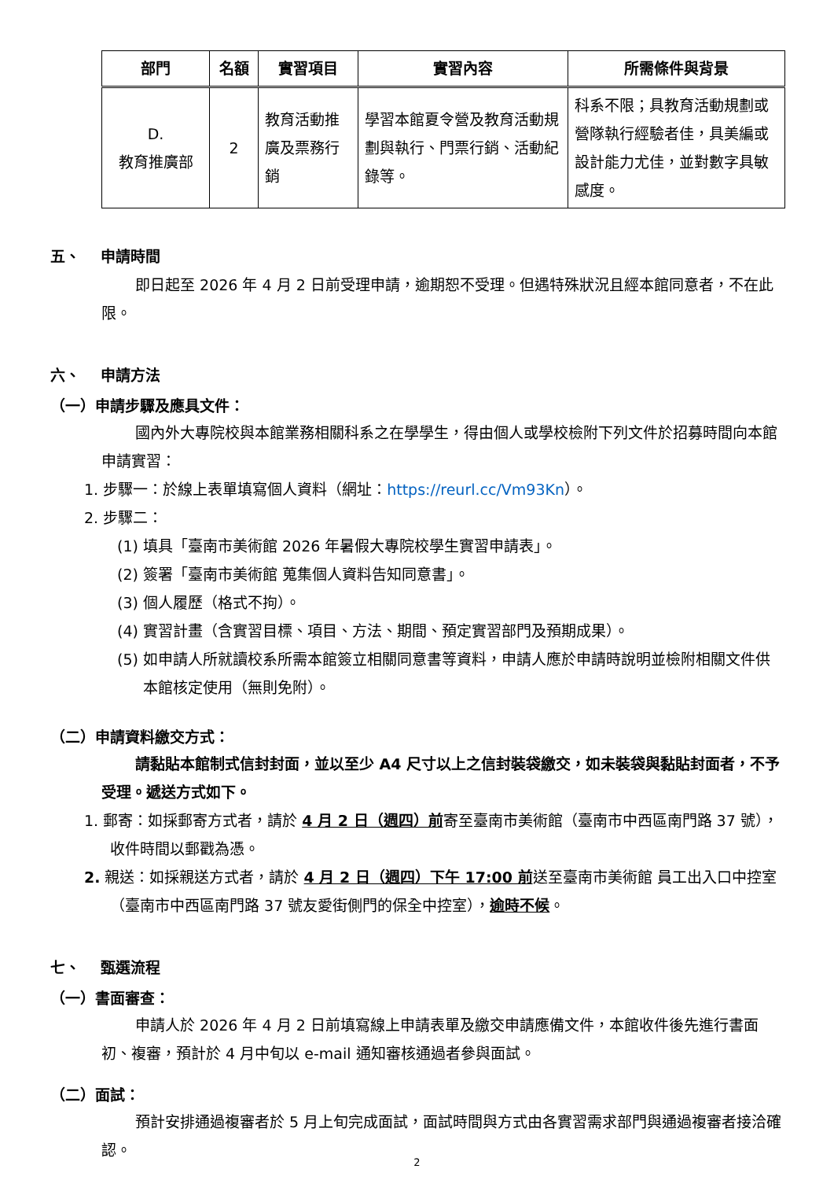| 部門 | 名額 | 實習項目 | 實習內容 | 所需條件與背景 |
| --- | --- | --- | --- | --- |
| D. 教育推廣部 | 2 | 教育活動推廣及票務行銷 | 學習本館夏令營及教育活動規劃與執行、門票行銷、活動紀錄等。 | 科系不限；具教育活動規劃或營隊執行經驗者佳，具美編或設計能力尤佳，並對數字具敏感度。 |
五、 申請時間
即日起至 2026 年 4 月 2 日前受理申請，逾期恕不受理。但遇特殊狀況且經本館同意者，不在此限。
六、 申請方法
（一）申請步驟及應具文件：
國內外大專院校與本館業務相關科系之在學學生，得由個人或學校檢附下列文件於招募時間向本館申請實習：
1. 步驟一：於線上表單填寫個人資料（網址：https://reurl.cc/Vm93Kn）。
2. 步驟二：
(1) 填具「臺南市美術館 2026 年暑假大專院校學生實習申請表」。
(2) 簽署「臺南市美術館 蒐集個人資料告知同意書」。
(3) 個人履歷（格式不拘）。
(4) 實習計畫（含實習目標、項目、方法、期間、預定實習部門及預期成果）。
(5) 如申請人所就讀校系所需本館簽立相關同意書等資料，申請人應於申請時說明並檢附相關文件供本館核定使用（無則免附）。
（二）申請資料繳交方式：
請黏貼本館制式信封封面，並以至少 A4 尺寸以上之信封裝袋繳交，如未裝袋與黏貼封面者，不予受理。遞送方式如下。
1. 郵寄：如採郵寄方式者，請於 4 月 2 日（週四）前寄至臺南市美術館（臺南市中西區南門路 37 號），收件時間以郵戳為憑。
2. 親送：如採親送方式者，請於 4 月 2 日（週四）下午 17:00 前送至臺南市美術館 員工出入口中控室（臺南市中西區南門路 37 號友愛街側門的保全中控室），逾時不候。
七、 甄選流程
（一）書面審查：
申請人於 2026 年 4 月 2 日前填寫線上申請表單及繳交申請應備文件，本館收件後先進行書面初、複審，預計於 4 月中旬以 e-mail 通知審核通過者參與面試。
（二）面試：
預計安排通過複審者於 5 月上旬完成面試，面試時間與方式由各實習需求部門與通過複審者接洽確認。
2